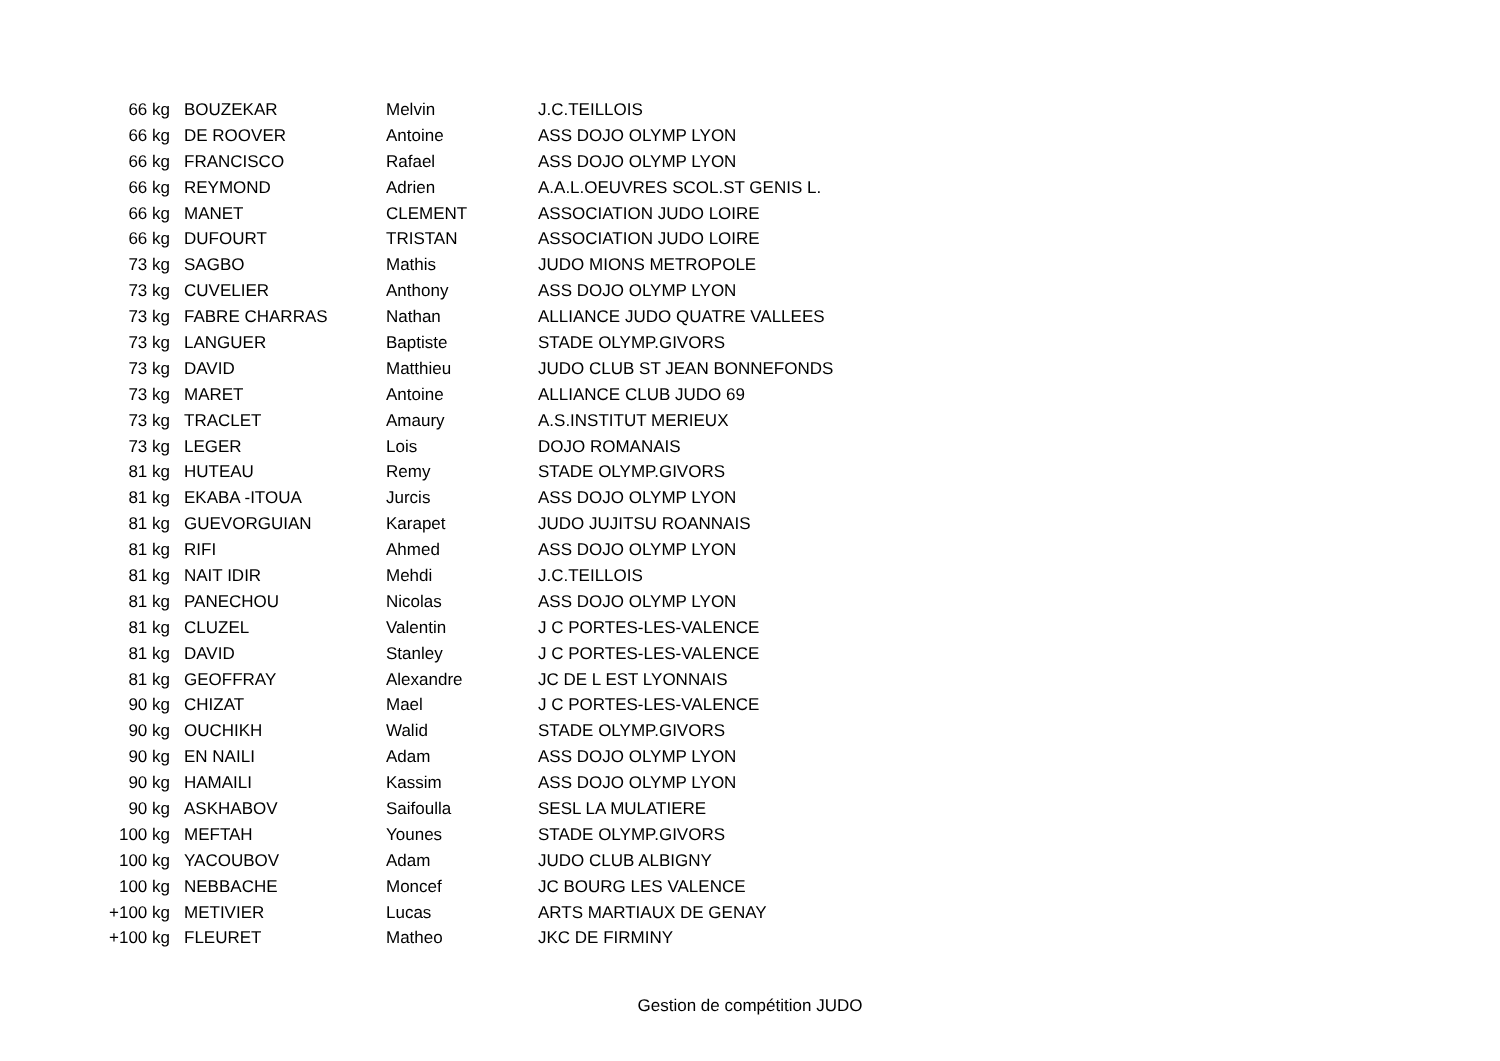| 66 kg | BOUZEKAR | Melvin | J.C.TEILLOIS |
| 66 kg | DE ROOVER | Antoine | ASS DOJO OLYMP LYON |
| 66 kg | FRANCISCO | Rafael | ASS DOJO OLYMP LYON |
| 66 kg | REYMOND | Adrien | A.A.L.OEUVRES SCOL.ST GENIS L. |
| 66 kg | MANET | CLEMENT | ASSOCIATION JUDO LOIRE |
| 66 kg | DUFOURT | TRISTAN | ASSOCIATION JUDO LOIRE |
| 73 kg | SAGBO | Mathis | JUDO MIONS METROPOLE |
| 73 kg | CUVELIER | Anthony | ASS DOJO OLYMP LYON |
| 73 kg | FABRE CHARRAS | Nathan | ALLIANCE JUDO QUATRE VALLEES |
| 73 kg | LANGUER | Baptiste | STADE OLYMP.GIVORS |
| 73 kg | DAVID | Matthieu | JUDO CLUB ST JEAN BONNEFONDS |
| 73 kg | MARET | Antoine | ALLIANCE CLUB JUDO 69 |
| 73 kg | TRACLET | Amaury | A.S.INSTITUT MERIEUX |
| 73 kg | LEGER | Lois | DOJO ROMANAIS |
| 81 kg | HUTEAU | Remy | STADE OLYMP.GIVORS |
| 81 kg | EKABA -ITOUA | Jurcis | ASS DOJO OLYMP LYON |
| 81 kg | GUEVORGUIAN | Karapet | JUDO JUJITSU ROANNAIS |
| 81 kg | RIFI | Ahmed | ASS DOJO OLYMP LYON |
| 81 kg | NAIT IDIR | Mehdi | J.C.TEILLOIS |
| 81 kg | PANECHOU | Nicolas | ASS DOJO OLYMP LYON |
| 81 kg | CLUZEL | Valentin | J C PORTES-LES-VALENCE |
| 81 kg | DAVID | Stanley | J C PORTES-LES-VALENCE |
| 81 kg | GEOFFRAY | Alexandre | JC DE L EST LYONNAIS |
| 90 kg | CHIZAT | Mael | J C PORTES-LES-VALENCE |
| 90 kg | OUCHIKH | Walid | STADE OLYMP.GIVORS |
| 90 kg | EN NAILI | Adam | ASS DOJO OLYMP LYON |
| 90 kg | HAMAILI | Kassim | ASS DOJO OLYMP LYON |
| 90 kg | ASKHABOV | Saifoulla | SESL LA MULATIERE |
| 100 kg | MEFTAH | Younes | STADE OLYMP.GIVORS |
| 100 kg | YACOUBOV | Adam | JUDO CLUB ALBIGNY |
| 100 kg | NEBBACHE | Moncef | JC BOURG LES VALENCE |
| +100 kg | METIVIER | Lucas | ARTS MARTIAUX DE GENAY |
| +100 kg | FLEURET | Matheo | JKC DE FIRMINY |
Gestion de compétition JUDO